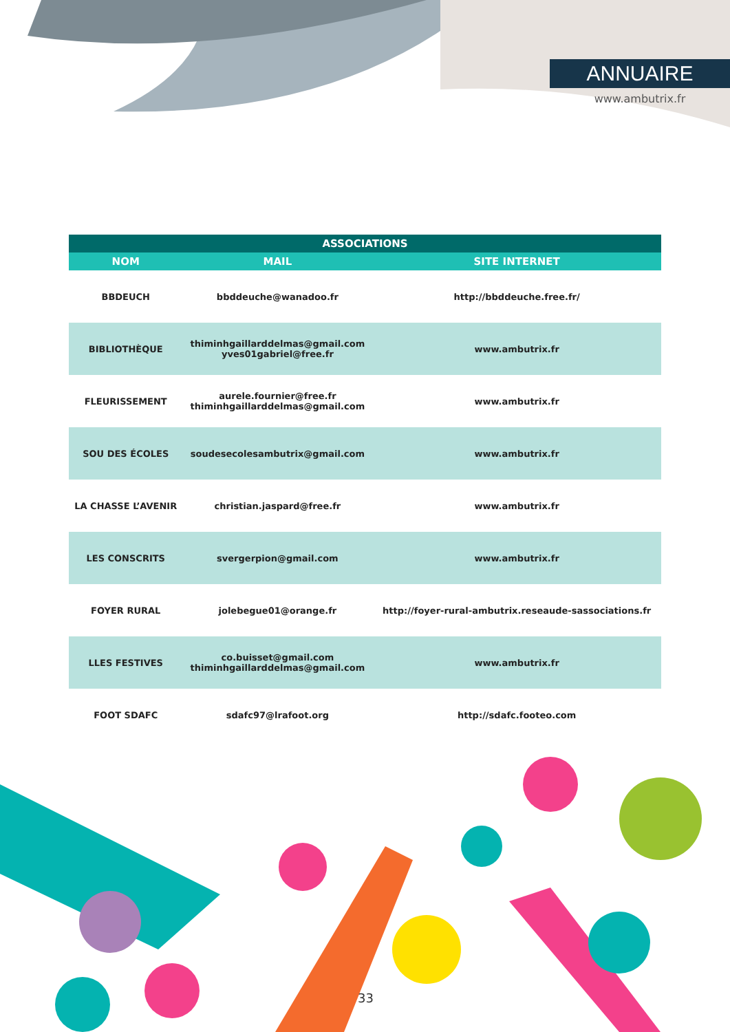ANNUAIRE
www.ambutrix.fr
| ASSOCIATIONS | | |
| --- | --- | --- |
| NOM | MAIL | SITE INTERNET |
| BBDEUCH | bbddeuche@wanadoo.fr | http://bbddeuche.free.fr/ |
| BIBLIOTHÈQUE | thiminhgaillarddelmas@gmail.com yves01gabriel@free.fr | www.ambutrix.fr |
| FLEURISSEMENT | aurele.fournier@free.fr thiminhgaillarddelmas@gmail.com | www.ambutrix.fr |
| SOU DES ÉCOLES | soudesecolesambutrix@gmail.com | www.ambutrix.fr |
| LA CHASSE L’AVENIR | christian.jaspard@free.fr | www.ambutrix.fr |
| LES CONSCRITS | svergerpion@gmail.com | www.ambutrix.fr |
| FOYER RURAL | jolebegue01@orange.fr | http://foyer-rural-ambutrix.reseaude-sassociations.fr |
| LLES FESTIVES | co.buisset@gmail.com thiminhgaillarddelmas@gmail.com | www.ambutrix.fr |
| FOOT SDAFC | sdafc97@lrafoot.org | http://sdafc.footeo.com |
33